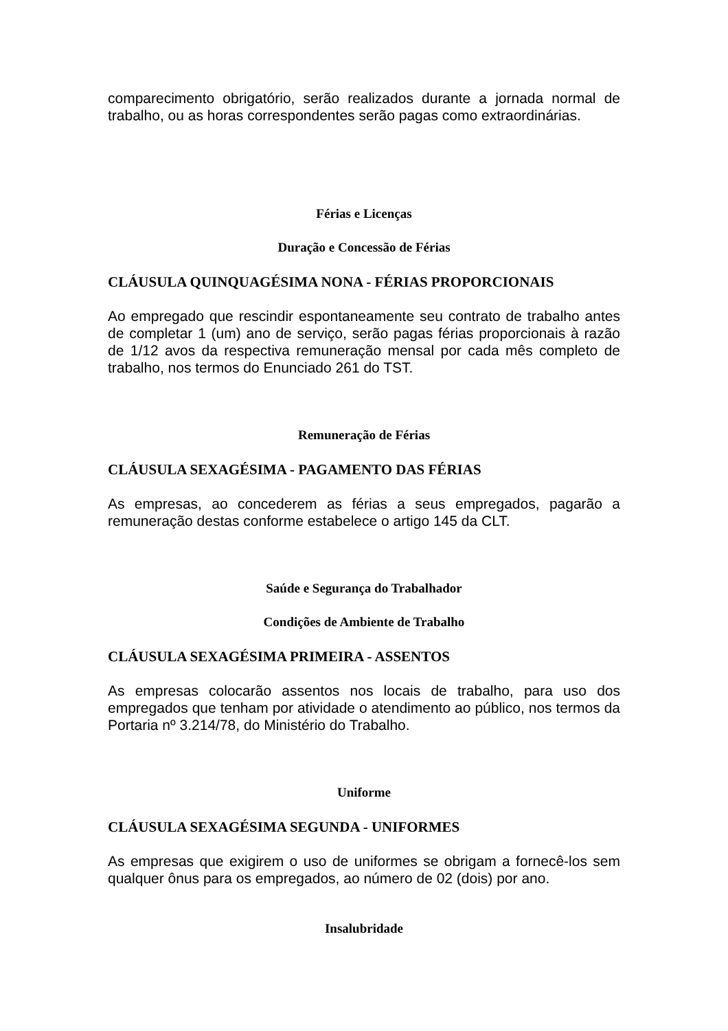comparecimento obrigatório, serão realizados durante a jornada normal de trabalho, ou as horas correspondentes serão pagas como extraordinárias.
Férias e Licenças
Duração e Concessão de Férias
CLÁUSULA QUINQUAGÉSIMA NONA - FÉRIAS PROPORCIONAIS
Ao empregado que rescindir espontaneamente seu contrato de trabalho antes de completar 1 (um) ano de serviço, serão pagas férias proporcionais à razão de 1/12 avos da respectiva remuneração mensal por cada mês completo de trabalho, nos termos do Enunciado 261 do TST.
Remuneração de Férias
CLÁUSULA SEXAGÉSIMA - PAGAMENTO DAS FÉRIAS
As empresas, ao concederem as férias a seus empregados, pagarão a remuneração destas conforme estabelece o artigo 145 da CLT.
Saúde e Segurança do Trabalhador
Condições de Ambiente de Trabalho
CLÁUSULA SEXAGÉSIMA PRIMEIRA - ASSENTOS
As empresas colocarão assentos nos locais de trabalho, para uso dos empregados que tenham por atividade o atendimento ao público, nos termos da Portaria nº 3.214/78, do Ministério do Trabalho.
Uniforme
CLÁUSULA SEXAGÉSIMA SEGUNDA - UNIFORMES
As empresas que exigirem o uso de uniformes se obrigam a fornecê-los sem qualquer ônus para os empregados, ao número de 02 (dois) por ano.
Insalubridade